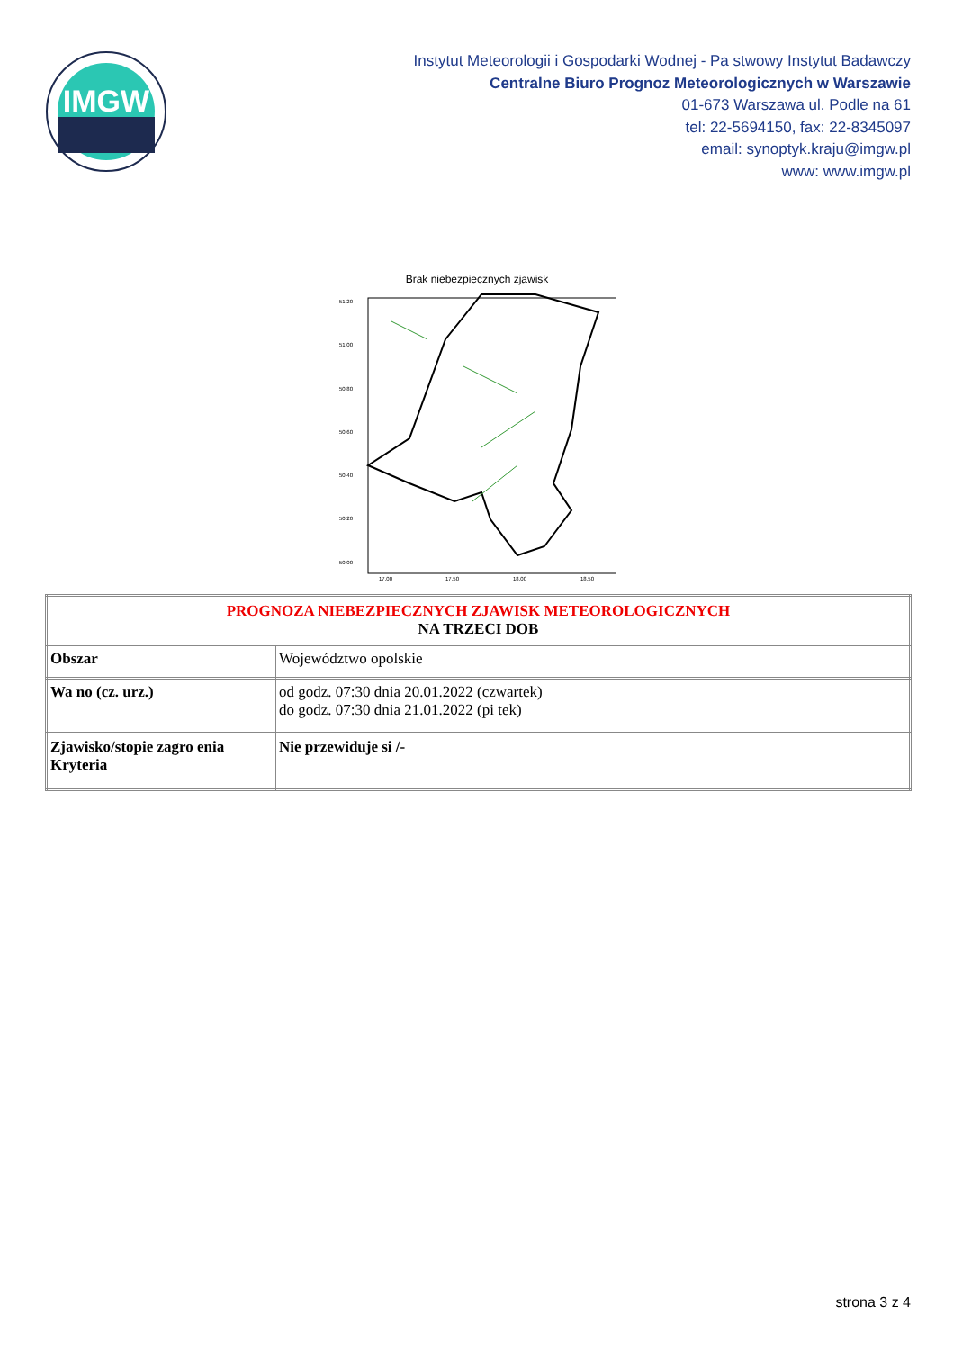IMGW
Instytut Meteorologii i Gospodarki Wodnej - Pa stwowy Instytut Badawczy
Centralne Biuro Prognoz Meteorologicznych w Warszawie
01-673 Warszawa ul. Podle na 61
tel: 22-5694150, fax: 22-8345097
email: synoptyk.kraju@imgw.pl
www: www.imgw.pl
Brak niebezpiecznych zjawisk
51.20
51.00
50.80
50.60
50.40
50.20
50.00
17.00
17.50
18.00
18.50
| PROGNOZA NIEBEZPIECZNYCH ZJAWISK METEOROLOGICZNYCH NA TRZECI DOB | |
| Obszar | Województwo opolskie |
| Wa no (cz. urz.) | od godz. 07:30 dnia 20.01.2022 (czwartek) do godz. 07:30 dnia 21.01.2022 (pi tek) |
| Zjawisko/stopie zagro enia Kryteria | Nie przewiduje si /- |
strona 3 z 4